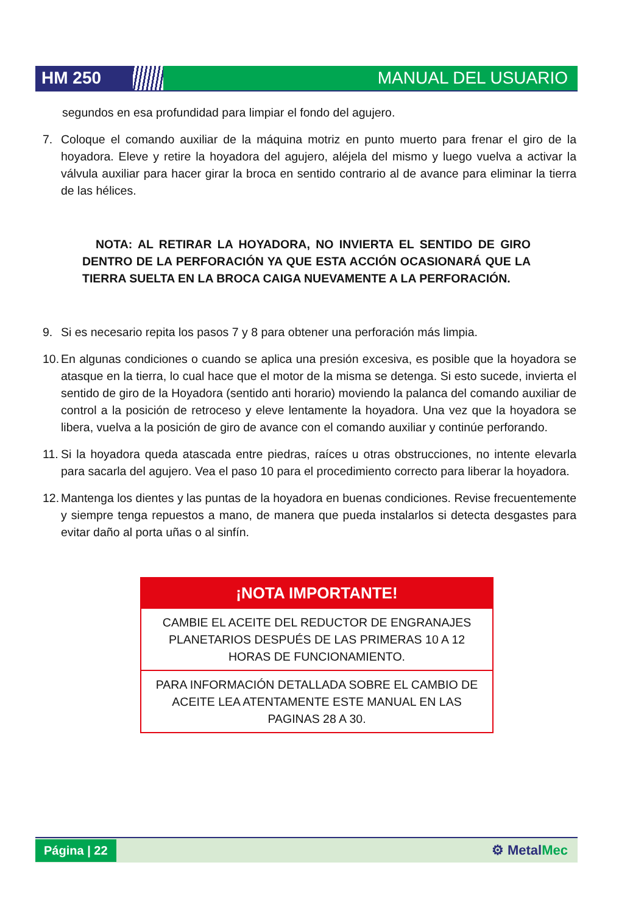HM 250 MANUAL DEL USUARIO
segundos en esa profundidad para limpiar el fondo del agujero.
7. Coloque el comando auxiliar de la máquina motriz en punto muerto para frenar el giro de la hoyadora. Eleve y retire la hoyadora del agujero, aléjela del mismo y luego vuelva a activar la válvula auxiliar para hacer girar la broca en sentido contrario al de avance para eliminar la tierra de las hélices.
NOTA: AL RETIRAR LA HOYADORA, NO INVIERTA EL SENTIDO DE GIRO DENTRO DE LA PERFORACIÓN YA QUE ESTA ACCIÓN OCASIONARÁ QUE LA TIERRA SUELTA EN LA BROCA CAIGA NUEVAMENTE A LA PERFORACIÓN.
9. Si es necesario repita los pasos 7 y 8 para obtener una perforación más limpia.
10. En algunas condiciones o cuando se aplica una presión excesiva, es posible que la hoyadora se atasque en la tierra, lo cual hace que el motor de la misma se detenga. Si esto sucede, invierta el sentido de giro de la Hoyadora (sentido anti horario) moviendo la palanca del comando auxiliar de control a la posición de retroceso y eleve lentamente la hoyadora. Una vez que la hoyadora se libera, vuelva a la posición de giro de avance con el comando auxiliar y continúe perforando.
11. Si la hoyadora queda atascada entre piedras, raíces u otras obstrucciones, no intente elevarla para sacarla del agujero. Vea el paso 10 para el procedimiento correcto para liberar la hoyadora.
12. Mantenga los dientes y las puntas de la hoyadora en buenas condiciones. Revise frecuentemente y siempre tenga repuestos a mano, de manera que pueda instalarlos si detecta desgastes para evitar daño al porta uñas o al sinfín.
¡NOTA IMPORTANTE!
CAMBIE EL ACEITE DEL REDUCTOR DE ENGRANAJES PLANETARIOS DESPUÉS DE LAS PRIMERAS 10 A 12 HORAS DE FUNCIONAMIENTO.
PARA INFORMACIÓN DETALLADA SOBRE EL CAMBIO DE ACEITE LEA ATENTAMENTE ESTE MANUAL EN LAS PAGINAS 28 A 30.
Página | 22 ⚙ MetalMec